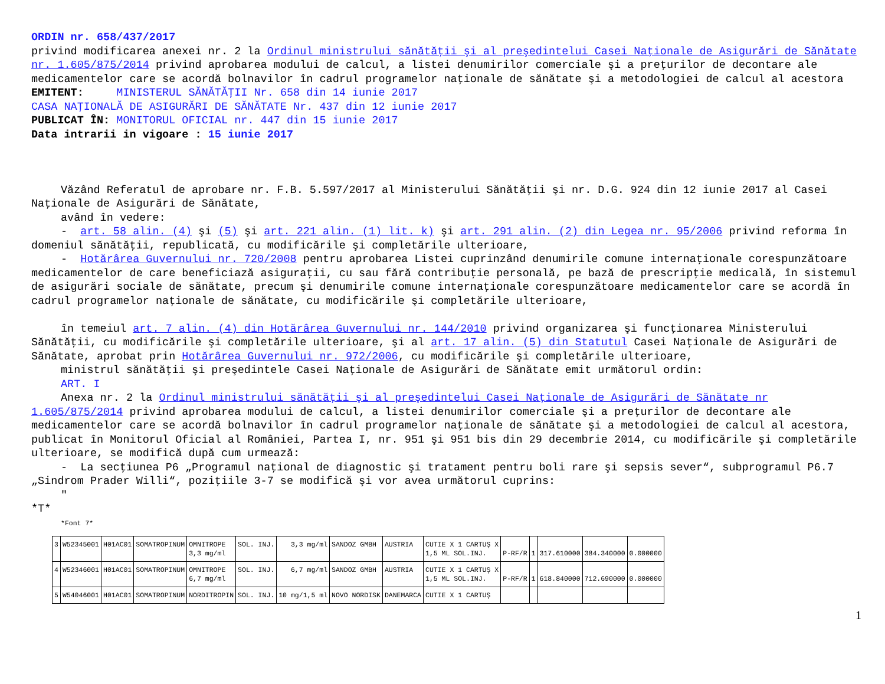ORDIN nr. 658/437/2017
privind modificarea anexei nr. 2 la Ordinul ministrului sănătăţii şi al preşedintelui Casei Naţionale de Asigurări de Sănătate nr. 1.605/875/2014 privind aprobarea modului de calcul, a listei denumirilor comerciale şi a preţurilor de decontare ale medicamentelor care se acordă bolnavilor în cadrul programelor naţionale de sănătate şi a metodologiei de calcul al acestora
EMITENT: MINISTERUL SĂNĂTĂŢII Nr. 658 din 14 iunie 2017
CASA NAŢIONALĂ DE ASIGURĂRI DE SĂNĂTATE Nr. 437 din 12 iunie 2017
PUBLICAT ÎN: MONITORUL OFICIAL nr. 447 din 15 iunie 2017
Data intrarii in vigoare : 15 iunie 2017
Văzând Referatul de aprobare nr. F.B. 5.597/2017 al Ministerului Sănătăţii şi nr. D.G. 924 din 12 iunie 2017 al Casei Naţionale de Asigurări de Sănătate,
având în vedere:
- art. 58 alin. (4) şi (5) şi art. 221 alin. (1) lit. k) şi art. 291 alin. (2) din Legea nr. 95/2006 privind reforma în domeniul sănătăţii, republicată, cu modificările şi completările ulterioare,
- Hotărârea Guvernului nr. 720/2008 pentru aprobarea Listei cuprinzând denumirile comune internaţionale corespunzătoare medicamentelor de care beneficiază asiguraţii, cu sau fără contribuţie personală, pe bază de prescripţie medicală, în sistemul de asigurări sociale de sănătate, precum şi denumirile comune internaţionale corespunzătoare medicamentelor care se acordă în cadrul programelor naţionale de sănătate, cu modificările şi completările ulterioare,
în temeiul art. 7 alin. (4) din Hotărârea Guvernului nr. 144/2010 privind organizarea şi funcţionarea Ministerului Sănătăţii, cu modificările şi completările ulterioare, şi al art. 17 alin. (5) din Statutul Casei Naţionale de Asigurări de Sănătate, aprobat prin Hotărârea Guvernului nr. 972/2006, cu modificările şi completările ulterioare,
ministrul sănătăţii şi preşedintele Casei Naţionale de Asigurări de Sănătate emit următorul ordin:
ART. I
Anexa nr. 2 la Ordinul ministrului sănătăţii şi al preşedintelui Casei Naţionale de Asigurări de Sănătate nr 1.605/875/2014 privind aprobarea modului de calcul, a listei denumirilor comerciale şi a preţurilor de decontare ale medicamentelor care se acordă bolnavilor în cadrul programelor naţionale de sănătate şi a metodologiei de calcul al acestora, publicat în Monitorul Oficial al României, Partea I, nr. 951 şi 951 bis din 29 decembrie 2014, cu modificările şi completările ulterioare, se modifică după cum urmează:
- La secţiunea P6 „Programul naţional de diagnostic şi tratament pentru boli rare şi sepsis sever“, subprogramul P6.7 „Sindrom Prader Willi“, poziţiile 3-7 se modifică şi vor avea următorul cuprins:
"
*T*
*Font 7*
| 3 | W52345001 | H01AC01 | SOMATROPINUM | OMNITROPE 3,3 mg/ml | SOL. INJ. | 3,3 mg/ml | SANDOZ GMBH | AUSTRIA | CUTIE X 1 CARTUŞ X 1,5 ML SOL.INJ. | P-RF/R | 1 | 317.610000 | 384.340000 | 0.000000 |
| 4 | W52346001 | H01AC01 | SOMATROPINUM | OMNITROPE 6,7 mg/ml | SOL. INJ. | 6,7 mg/ml | SANDOZ GMBH | AUSTRIA | CUTIE X 1 CARTUŞ X 1,5 ML SOL.INJ. | P-RF/R | 1 | 618.840000 | 712.690000 | 0.000000 |
| 5 | W54046001 | H01AC01 | SOMATROPINUM | NORDITROPIN | SOL. INJ. | 10 mg/1,5 ml | NOVO NORDISK | DANEMARCA | CUTIE X 1 CARTUŞ | | | | | |
1